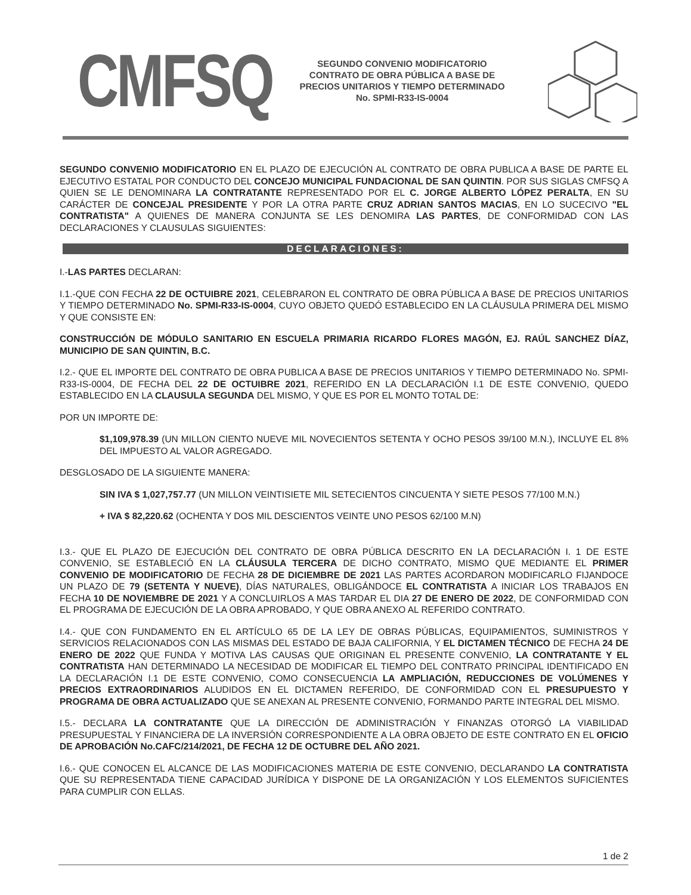CMFSQ
SEGUNDO CONVENIO MODIFICATORIO
CONTRATO DE OBRA PÚBLICA A BASE DE
PRECIOS UNITARIOS Y TIEMPO DETERMINADO
No. SPMI-R33-IS-0004
SEGUNDO CONVENIO MODIFICATORIO EN EL PLAZO DE EJECUCIÓN AL CONTRATO DE OBRA PUBLICA A BASE DE PARTE EL EJECUTIVO ESTATAL POR CONDUCTO DEL CONCEJO MUNICIPAL FUNDACIONAL DE SAN QUINTIN. POR SUS SIGLAS CMFSQ A QUIEN SE LE DENOMINARA LA CONTRATANTE REPRESENTADO POR EL C. JORGE ALBERTO LÓPEZ PERALTA, EN SU CARÁCTER DE CONCEJAL PRESIDENTE Y POR LA OTRA PARTE CRUZ ADRIAN SANTOS MACIAS, EN LO SUCECIVO "EL CONTRATISTA" A QUIENES DE MANERA CONJUNTA SE LES DENOMIRA LAS PARTES, DE CONFORMIDAD CON LAS DECLARACIONES Y CLAUSULAS SIGUIENTES:
DECLARACIONES:
I.-LAS PARTES DECLARAN:
I.1.-QUE CON FECHA 22 DE OCTUIBRE 2021, CELEBRARON EL CONTRATO DE OBRA PÚBLICA A BASE DE PRECIOS UNITARIOS Y TIEMPO DETERMINADO No. SPMI-R33-IS-0004, CUYO OBJETO QUEDÓ ESTABLECIDO EN LA CLÁUSULA PRIMERA DEL MISMO Y QUE CONSISTE EN:
CONSTRUCCIÓN DE MÓDULO SANITARIO EN ESCUELA PRIMARIA RICARDO FLORES MAGÓN, EJ. RAÚL SANCHEZ DÍAZ, MUNICIPIO DE SAN QUINTIN, B.C.
I.2.- QUE EL IMPORTE DEL CONTRATO DE OBRA PUBLICA A BASE DE PRECIOS UNITARIOS Y TIEMPO DETERMINADO No. SPMI-R33-IS-0004, DE FECHA DEL 22 DE OCTUIBRE 2021, REFERIDO EN LA DECLARACIÓN I.1 DE ESTE CONVENIO, QUEDO ESTABLECIDO EN LA CLAUSULA SEGUNDA DEL MISMO, Y QUE ES POR EL MONTO TOTAL DE:
POR UN IMPORTE DE:
$1,109,978.39 (UN MILLON CIENTO NUEVE MIL NOVECIENTOS SETENTA Y OCHO PESOS 39/100 M.N.), INCLUYE EL 8% DEL IMPUESTO AL VALOR AGREGADO.
DESGLOSADO DE LA SIGUIENTE MANERA:
SIN IVA $ 1,027,757.77 (UN MILLON VEINTISIETE MIL SETECIENTOS CINCUENTA Y SIETE PESOS 77/100 M.N.)
+ IVA $ 82,220.62 (OCHENTA Y DOS MIL DESCIENTOS VEINTE UNO PESOS 62/100 M.N)
I.3.- QUE EL PLAZO DE EJECUCIÓN DEL CONTRATO DE OBRA PÚBLICA DESCRITO EN LA DECLARACIÓN I. 1 DE ESTE CONVENIO, SE ESTABLECIÓ EN LA CLÁUSULA TERCERA DE DICHO CONTRATO, MISMO QUE MEDIANTE EL PRIMER CONVENIO DE MODIFICATORIO DE FECHA 28 DE DICIEMBRE DE 2021 LAS PARTES ACORDARON MODIFICARLO FIJANDOCE UN PLAZO DE 79 (SETENTA Y NUEVE), DÍAS NATURALES, OBLIGÁNDOCE EL CONTRATISTA A INICIAR LOS TRABAJOS EN FECHA 10 DE NOVIEMBRE DE 2021 Y A CONCLUIRLOS A MAS TARDAR EL DIA 27 DE ENERO DE 2022, DE CONFORMIDAD CON EL PROGRAMA DE EJECUCIÓN DE LA OBRA APROBADO, Y QUE OBRA ANEXO AL REFERIDO CONTRATO.
I.4.- QUE CON FUNDAMENTO EN EL ARTÍCULO 65 DE LA LEY DE OBRAS PÚBLICAS, EQUIPAMIENTOS, SUMINISTROS Y SERVICIOS RELACIONADOS CON LAS MISMAS DEL ESTADO DE BAJA CALIFORNIA, Y EL DICTAMEN TÉCNICO DE FECHA 24 DE ENERO DE 2022 QUE FUNDA Y MOTIVA LAS CAUSAS QUE ORIGINAN EL PRESENTE CONVENIO, LA CONTRATANTE Y EL CONTRATISTA HAN DETERMINADO LA NECESIDAD DE MODIFICAR EL TIEMPO DEL CONTRATO PRINCIPAL IDENTIFICADO EN LA DECLARACIÓN I.1 DE ESTE CONVENIO, COMO CONSECUENCIA LA AMPLIACIÓN, REDUCCIONES DE VOLÚMENES Y PRECIOS EXTRAORDINARIOS ALUDIDOS EN EL DICTAMEN REFERIDO, DE CONFORMIDAD CON EL PRESUPUESTO Y PROGRAMA DE OBRA ACTUALIZADO QUE SE ANEXAN AL PRESENTE CONVENIO, FORMANDO PARTE INTEGRAL DEL MISMO.
I.5.- DECLARA LA CONTRATANTE QUE LA DIRECCIÓN DE ADMINISTRACIÓN Y FINANZAS OTORGÓ LA VIABILIDAD PRESUPUESTAL Y FINANCIERA DE LA INVERSIÓN CORRESPONDIENTE A LA OBRA OBJETO DE ESTE CONTRATO EN EL OFICIO DE APROBACIÓN No.CAFC/214/2021, DE FECHA 12 DE OCTUBRE DEL AÑO 2021.
I.6.- QUE CONOCEN EL ALCANCE DE LAS MODIFICACIONES MATERIA DE ESTE CONVENIO, DECLARANDO LA CONTRATISTA QUE SU REPRESENTADA TIENE CAPACIDAD JURÍDICA Y DISPONE DE LA ORGANIZACIÓN Y LOS ELEMENTOS SUFICIENTES PARA CUMPLIR CON ELLAS.
1 de 2